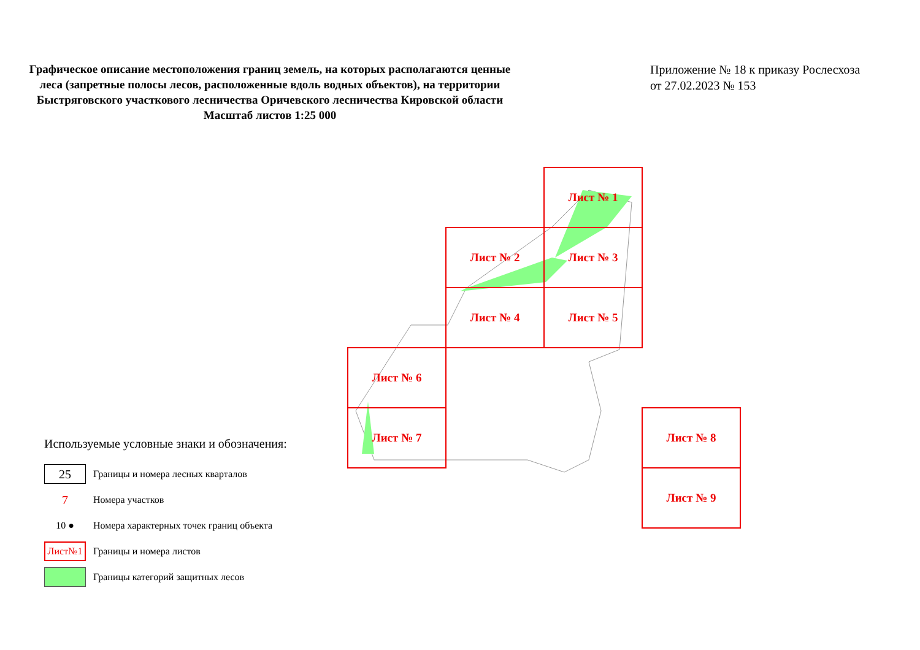Графическое описание местоположения границ земель, на которых располагаются ценные леса (запретные полосы лесов, расположенные вдоль водных объектов), на территории Быстряговского участкового лесничества Оричевского лесничества Кировской области
Масштаб листов 1:25 000
Приложение № 18 к приказу Рослесхоза
от 27.02.2023 № 153
Лист № 1
Лист № 2 Лист № 3
Лист № 4 Лист № 5
Лист № 6
Лист № 7 Лист № 8
Лист № 9
Используемые условные знаки и обозначения:
25
Границы и номера лесных кварталов
7
Номера участков
10 ●
Номера характерных точек границ объекта
Лист№1
Границы и номера листов
Границы категорий защитных лесов